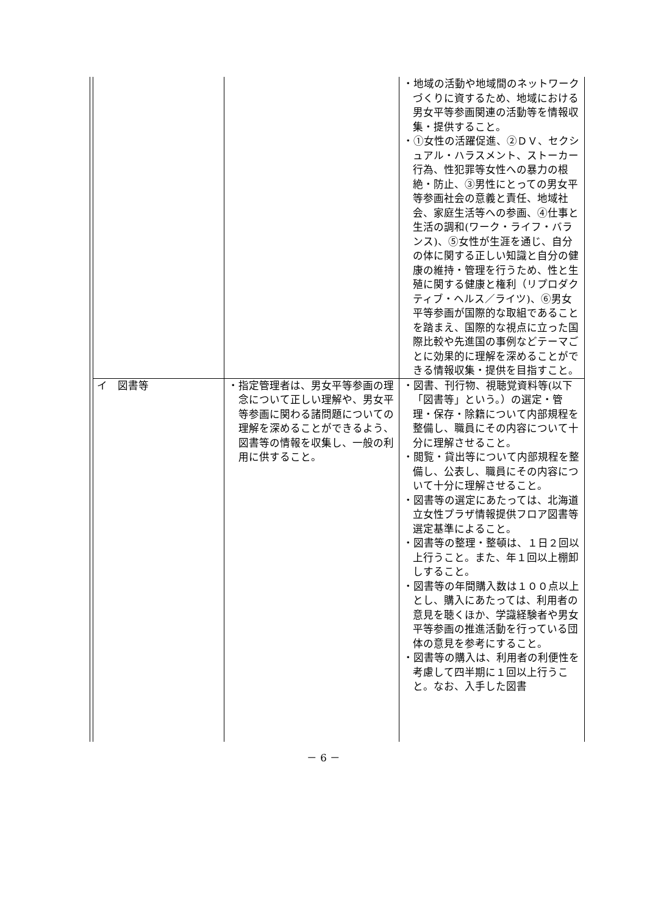| | | | ・地域の活動や地域間のネットワークづくりに資するため、地域における男女平等参画関連の活動等を情報収集・提供すること。 ・①女性の活躍促進、②ＤＶ、セクシュアル・ハラスメント、ストーカー行為、性犯罪等女性への暴力の根絶・防止、③男性にとっての男女平等参画社会の意義と責任、地域社会、家庭生活等への参画、④仕事と生活の調和(ワーク・ライフ・バランス)、⑤女性が生涯を通じ、自分の体に関する正しい知識と自分の健康の維持・管理を行うため、性と生殖に関する健康と権利（リプロダクティブ・ヘルス／ライツ)、⑥男女平等参画が国際的な取組であることを踏まえ、国際的な視点に立った国際比較や先進国の事例などテーマごとに効果的に理解を深めることができる情報収集・提供を目指すこと。 |
| | イ 図書等 | ・指定管理者は、男女平等参画の理念について正しい理解や、男女平等参画に関わる諸問題についての理解を深めることができるよう、図書等の情報を収集し、一般の利用に供すること。 | ・図書、刊行物、視聴覚資料等(以下「図書等」という。）の選定・管理・保存・除籍について内部規程を整備し、職員にその内容について十分に理解させること。 ・閲覧・貸出等について内部規程を整備し、公表し、職員にその内容について十分に理解させること。 ・図書等の選定にあたっては、北海道立女性プラザ情報提供フロア図書等選定基準によること。 ・図書等の整理・整頓は、１日２回以上行うこと。また、年１回以上棚卸しすること。 ・図書等の年間購入数は１００点以上とし、購入にあたっては、利用者の意見を聴くほか、学識経験者や男女平等参画の推進活動を行っている団体の意見を参考にすること。 ・図書等の購入は、利用者の利便性を考慮して四半期に１回以上行うこと。なお、入手した図書 |
－ 6 －